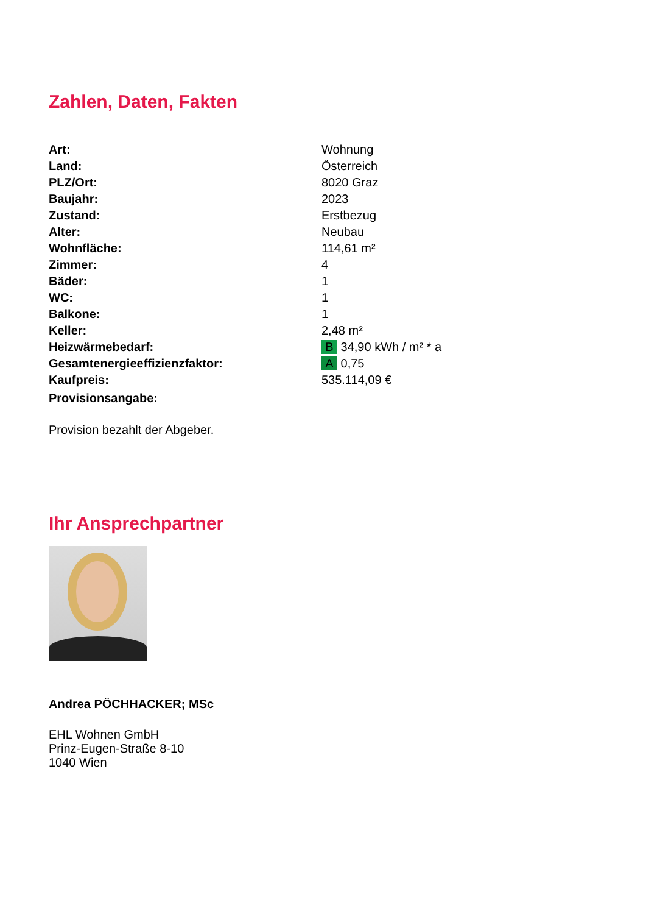Zahlen, Daten, Fakten
| Art: | Wohnung |
| Land: | Österreich |
| PLZ/Ort: | 8020 Graz |
| Baujahr: | 2023 |
| Zustand: | Erstbezug |
| Alter: | Neubau |
| Wohnfläche: | 114,61 m² |
| Zimmer: | 4 |
| Bäder: | 1 |
| WC: | 1 |
| Balkone: | 1 |
| Keller: | 2,48 m² |
| Heizwärmebedarf: | B 34,90 kWh / m² * a |
| Gesamtenergieeffizienzfaktor: | A 0,75 |
| Kaufpreis: | 535.114,09 € |
| Provisionsangabe: | |
Provision bezahlt der Abgeber.
Ihr Ansprechpartner
Andrea PÖCHHACKER; MSc
EHL Wohnen GmbH
Prinz-Eugen-Straße 8-10
1040 Wien